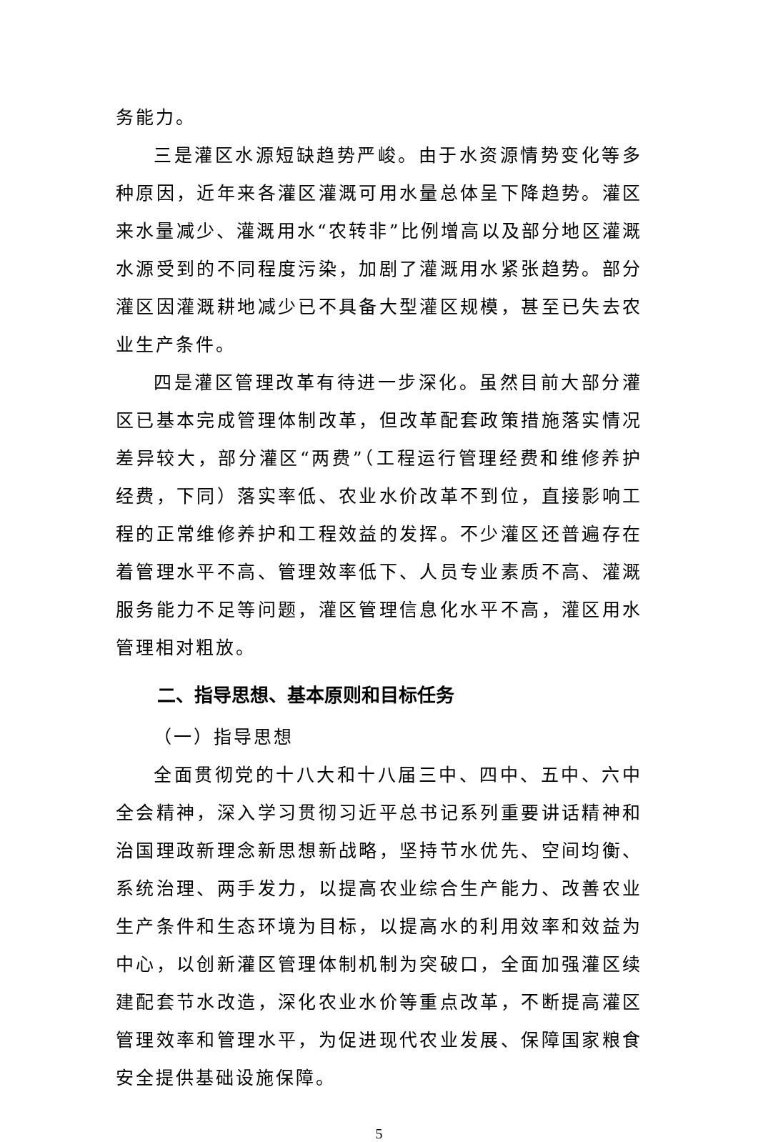务能力。
三是灌区水源短缺趋势严峻。由于水资源情势变化等多种原因，近年来各灌区灌溉可用水量总体呈下降趋势。灌区来水量减少、灌溉用水“农转非”比例增高以及部分地区灌溉水源受到的不同程度污染，加剧了灌溉用水紧张趋势。部分灌区因灌溉耕地减少已不具备大型灌区规模，甚至已失去农业生产条件。
四是灌区管理改革有待进一步深化。虽然目前大部分灌区已基本完成管理体制改革，但改革配套政策措施落实情况差异较大，部分灌区“两费”（工程运行管理经费和维修养护经费，下同）落实率低、农业水价改革不到位，直接影响工程的正常维修养护和工程效益的发挥。不少灌区还普遍存在着管理水平不高、管理效率低下、人员专业素质不高、灌溉服务能力不足等问题，灌区管理信息化水平不高，灌区用水管理相对粗放。
二、指导思想、基本原则和目标任务
（一）指导思想
全面贯彻党的十八大和十八届三中、四中、五中、六中全会精神，深入学习贯彻习近平总书记系列重要讲话精神和治国理政新理念新思想新战略，坚持节水优先、空间均衡、系统治理、两手发力，以提高农业综合生产能力、改善农业生产条件和生态环境为目标，以提高水的利用效率和效益为中心，以创新灌区管理体制机制为突破口，全面加强灌区续建配套节水改造，深化农业水价等重点改革，不断提高灌区管理效率和管理水平，为促进现代农业发展、保障国家粮食安全提供基础设施保障。
5